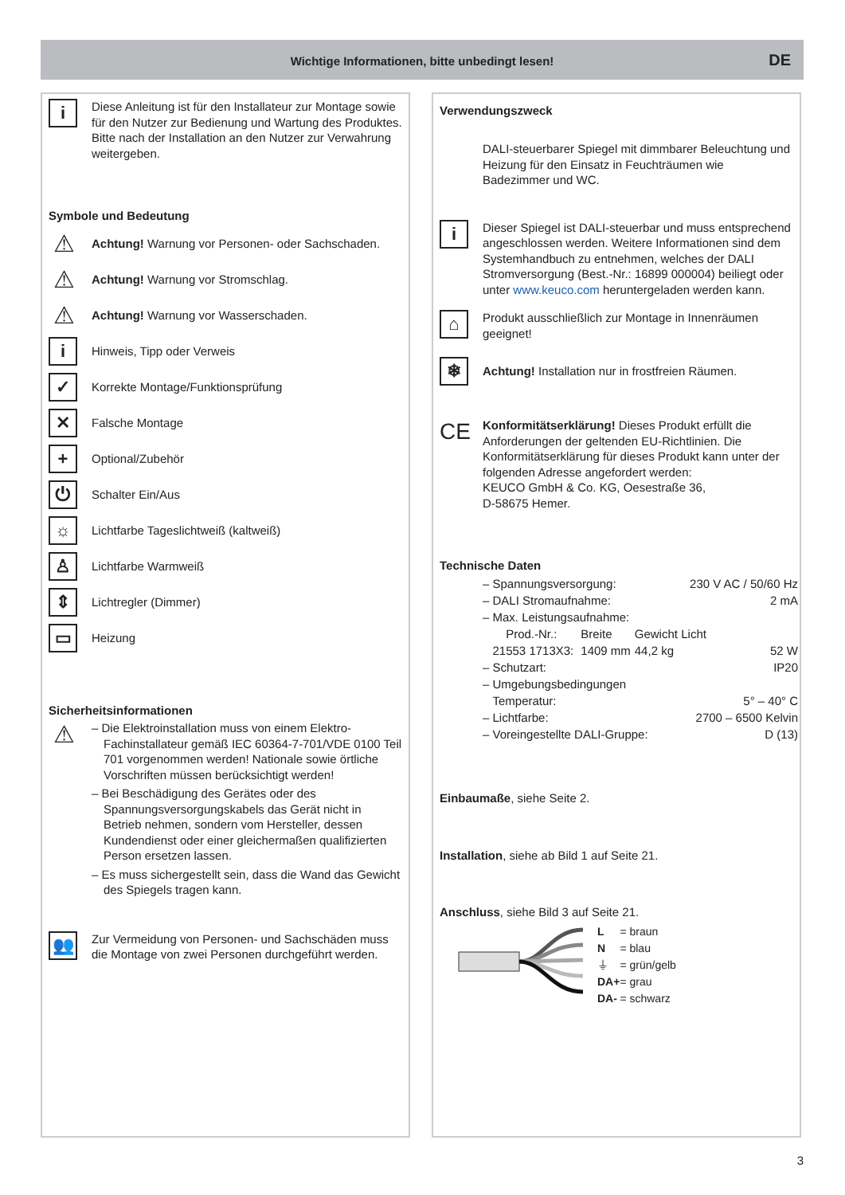Wichtige Informationen, bitte unbedingt lesen!
DE
i
Diese Anleitung ist für den Installateur zur Montage sowie für den Nutzer zur Bedienung und Wartung des Produktes. Bitte nach der Installation an den Nutzer zur Verwahrung weitergeben.
Symbole und Bedeutung
⚠
Achtung! Warnung vor Personen- oder Sachschaden.
⚠
Achtung! Warnung vor Stromschlag.
⚠
Achtung! Warnung vor Wasserschaden.
i
Hinweis, Tipp oder Verweis
✓
Korrekte Montage/Funktionsprüfung
✕
Falsche Montage
+
Optional/Zubehör
⏻
Schalter Ein/Aus
☼
Lichtfarbe Tageslichtweiß (kaltweiß)
♙
Lichtfarbe Warmweiß
⇕
Lichtregler (Dimmer)
▭
Heizung
Sicherheitsinformationen
⚠
– Die Elektroinstallation muss von einem Elektro-Fachinstallateur gemäß IEC 60364-7-701/VDE 0100 Teil 701 vorgenommen werden! Nationale sowie örtliche Vorschriften müssen berücksichtigt werden!
– Bei Beschädigung des Gerätes oder des Spannungsversorgungskabels das Gerät nicht in Betrieb nehmen, sondern vom Hersteller, dessen Kundendienst oder einer gleichermaßen qualifizierten Person ersetzen lassen.
– Es muss sichergestellt sein, dass die Wand das Gewicht des Spiegels tragen kann.
👥
Zur Vermeidung von Personen- und Sachschäden muss die Montage von zwei Personen durchgeführt werden.
Verwendungszweck
DALI-steuerbarer Spiegel mit dimmbarer Beleuchtung und Heizung für den Einsatz in Feuchträumen wie Badezimmer und WC.
i
Dieser Spiegel ist DALI-steuerbar und muss entsprechend angeschlossen werden. Weitere Informationen sind dem Systemhandbuch zu entnehmen, welches der DALI Stromversorgung (Best.-Nr.: 16899 000004) beiliegt oder unter www.keuco.com heruntergeladen werden kann.
⌂
Produkt ausschließlich zur Montage in Innenräumen geeignet!
❄
Achtung! Installation nur in frostfreien Räumen.
CE
Konformitätserklärung! Dieses Produkt erfüllt die Anforderungen der geltenden EU-Richtlinien. Die Konformitätserklärung für dieses Produkt kann unter der folgenden Adresse angefordert werden:
KEUCO GmbH & Co. KG, Oesestraße 36,
D-58675 Hemer.
Technische Daten
| – Spannungsversorgung: | | | 230 V AC / 50/60 Hz |
| – DALI Stromaufnahme: | | | 2 mA |
| – Max. Leistungsaufnahme: | | | |
| Prod.-Nr.: | Breite | Gewicht | Licht |
| 21553 1713X3: | 1409 mm | 44,2 kg | 52 W |
| – Schutzart: | | | IP20 |
| – Umgebungsbedingungen | | | |
| Temperatur: | | | 5° – 40° C |
| – Lichtfarbe: | | | 2700 – 6500 Kelvin |
| – Voreingestellte DALI-Gruppe: | | | D (13) |
Einbaumaße, siehe Seite 2.
Installation, siehe ab Bild 1 auf Seite 21.
Anschluss, siehe Bild 3 auf Seite 21.
| L | = braun |
| N | = blau |
| ⏚ | = grün/gelb |
| DA+ | = grau |
| DA- | = schwarz |
3